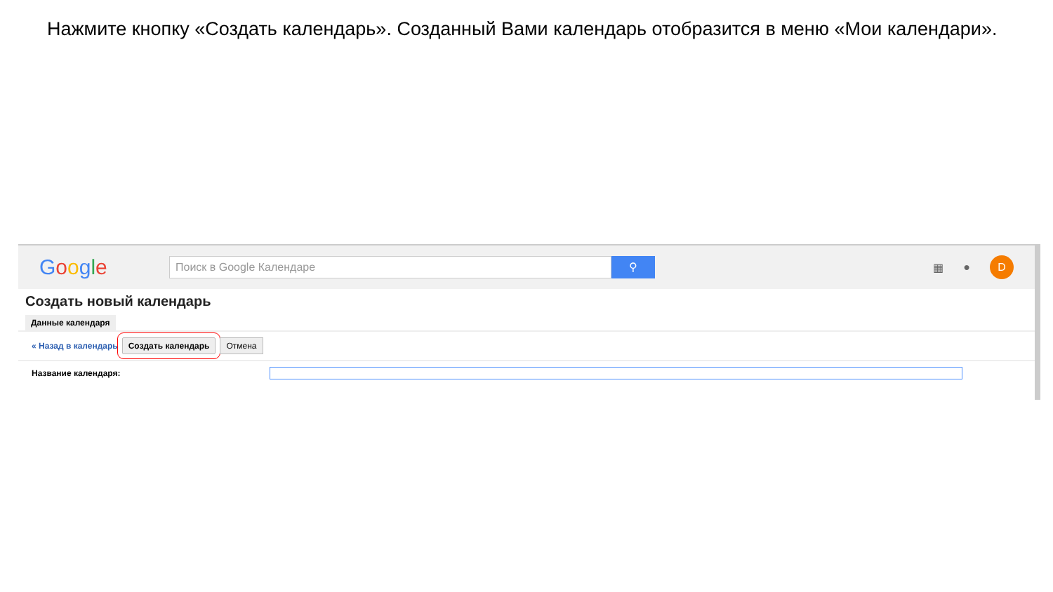Нажмите кнопку «Создать календарь». Созданный Вами календарь отобразится в меню «Мои календари».
Google
Поиск в Google Календаре
⚲
▦ ●
D
Создать новый календарь
Данные календаря
« Назад в календарь Создать календарь Отмена
Название календаря: